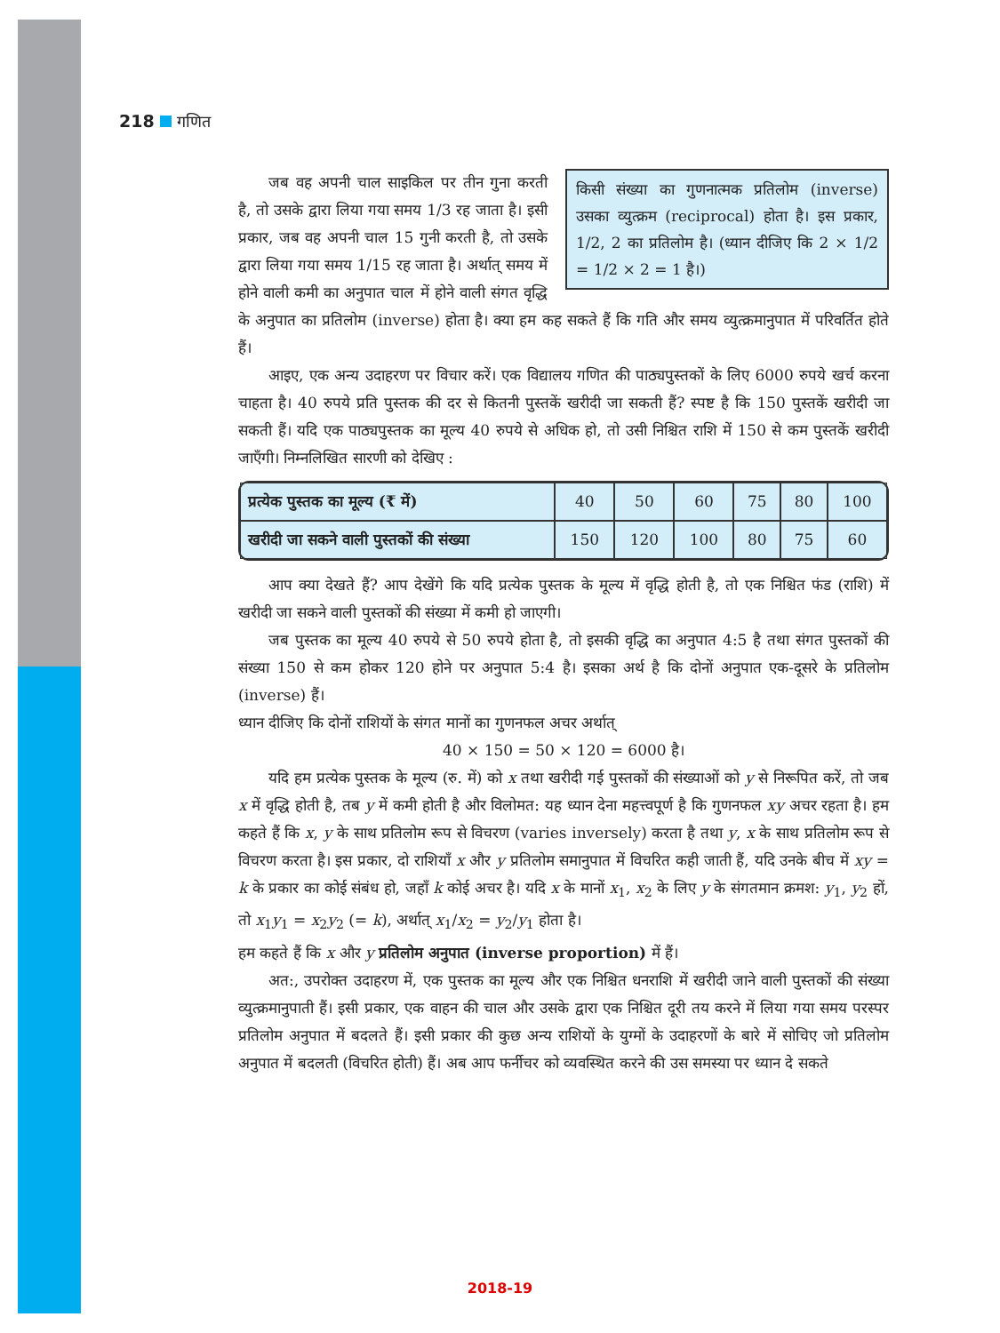218 गणित
किसी संख्या का गुणनात्मक प्रतिलोम (inverse) उसका व्युत्क्रम (reciprocal) होता है। इस प्रकार, 1/2, 2 का प्रतिलोम है। (ध्यान दीजिए कि 2 × 1/2 = 1/2 × 2 = 1 है।)
जब वह अपनी चाल साइकिल पर तीन गुना करती है, तो उसके द्वारा लिया गया समय 1/3 रह जाता है। इसी प्रकार, जब वह अपनी चाल 15 गुनी करती है, तो उसके द्वारा लिया गया समय 1/15 रह जाता है। अर्थात् समय में होने वाली कमी का अनुपात चाल में होने वाली संगत वृद्धि के अनुपात का प्रतिलोम (inverse) होता है। क्या हम कह सकते हैं कि गति और समय व्युत्क्रमानुपात में परिवर्तित होते हैं।
आइए, एक अन्य उदाहरण पर विचार करें। एक विद्यालय गणित की पाठ्यपुस्तकों के लिए 6000 रुपये खर्च करना चाहता है। 40 रुपये प्रति पुस्तक की दर से कितनी पुस्तकें खरीदी जा सकती हैं? स्पष्ट है कि 150 पुस्तकें खरीदी जा सकती हैं। यदि एक पाठ्यपुस्तक का मूल्य 40 रुपये से अधिक हो, तो उसी निश्चित राशि में 150 से कम पुस्तकें खरीदी जाएँगी। निम्नलिखित सारणी को देखिए :
| प्रत्येक पुस्तक का मूल्य (₹ में) | 40 | 50 | 60 | 75 | 80 | 100 |
| खरीदी जा सकने वाली पुस्तकों की संख्या | 150 | 120 | 100 | 80 | 75 | 60 |
आप क्या देखते हैं? आप देखेंगे कि यदि प्रत्येक पुस्तक के मूल्य में वृद्धि होती है, तो एक निश्चित फंड (राशि) में खरीदी जा सकने वाली पुस्तकों की संख्या में कमी हो जाएगी।
जब पुस्तक का मूल्य 40 रुपये से 50 रुपये होता है, तो इसकी वृद्धि का अनुपात 4:5 है तथा संगत पुस्तकों की संख्या 150 से कम होकर 120 होने पर अनुपात 5:4 है। इसका अर्थ है कि दोनों अनुपात एक-दूसरे के प्रतिलोम (inverse) हैं।
ध्यान दीजिए कि दोनों राशियों के संगत मानों का गुणनफल अचर अर्थात्
40 × 150 = 50 × 120 = 6000 है।
यदि हम प्रत्येक पुस्तक के मूल्य (रु. में) को x तथा खरीदी गई पुस्तकों की संख्याओं को y से निरूपित करें, तो जब x में वृद्धि होती है, तब y में कमी होती है और विलोमत: यह ध्यान देना महत्त्वपूर्ण है कि गुणनफल xy अचर रहता है। हम कहते हैं कि x, y के साथ प्रतिलोम रूप से विचरण (varies inversely) करता है तथा y, x के साथ प्रतिलोम रूप से विचरण करता है। इस प्रकार, दो राशियाँ x और y प्रतिलोम समानुपात में विचरित कही जाती हैं, यदि उनके बीच में xy = k के प्रकार का कोई संबंध हो, जहाँ k कोई अचर है। यदि x के मानों x<sub>1</sub>, x<sub>2</sub> के लिए y के संगतमान क्रमश: y<sub>1</sub>, y<sub>2</sub> हों, तो x<sub>1</sub>y<sub>1</sub> = x<sub>2</sub>y<sub>2</sub> (= k), अर्थात् x<sub>1</sub>/x<sub>2</sub> = y<sub>2</sub>/y<sub>1</sub> होता है।
हम कहते हैं कि x और y प्रतिलोम अनुपात (inverse proportion) में हैं।
अत:, उपरोक्त उदाहरण में, एक पुस्तक का मूल्य और एक निश्चित धनराशि में खरीदी जाने वाली पुस्तकों की संख्या व्युत्क्रमानुपाती हैं। इसी प्रकार, एक वाहन की चाल और उसके द्वारा एक निश्चित दूरी तय करने में लिया गया समय परस्पर प्रतिलोम अनुपात में बदलते हैं। इसी प्रकार की कुछ अन्य राशियों के युग्मों के उदाहरणों के बारे में सोचिए जो प्रतिलोम अनुपात में बदलती (विचरित होती) हैं। अब आप फर्नीचर को व्यवस्थित करने की उस समस्या पर ध्यान दे सकते
2018-19